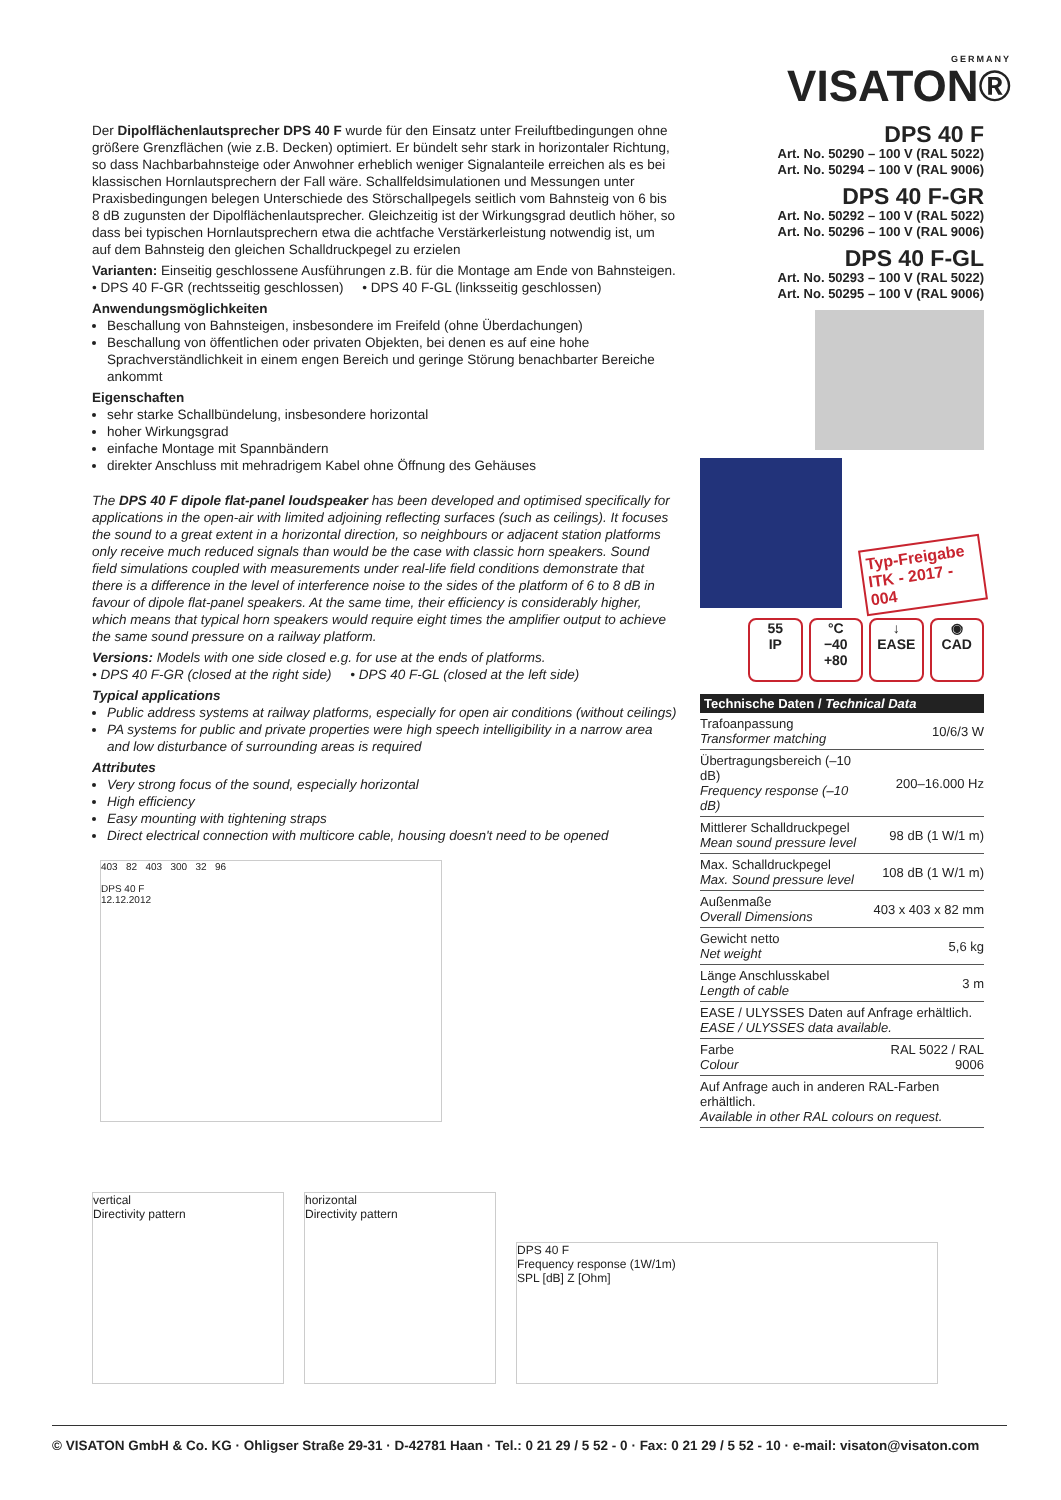GERMANY
VISATON®
Der Dipolflächenlautsprecher DPS 40 F wurde für den Einsatz unter Freiluftbedingungen ohne größere Grenzflächen (wie z.B. Decken) optimiert. Er bündelt sehr stark in horizontaler Richtung, so dass Nachbarbahnsteige oder Anwohner erheblich weniger Signalanteile erreichen als es bei klassischen Hornlautsprechern der Fall wäre. Schallfeldsimulationen und Messungen unter Praxisbedingungen belegen Unterschiede des Störschallpegels seitlich vom Bahnsteig von 6 bis 8 dB zugunsten der Dipolflächenlautsprecher. Gleichzeitig ist der Wirkungsgrad deutlich höher, so dass bei typischen Hornlautsprechern etwa die achtfache Verstärkerleistung notwendig ist, um auf dem Bahnsteig den gleichen Schalldruckpegel zu erzielen
Varianten: Einseitig geschlossene Ausführungen z.B. für die Montage am Ende von Bahnsteigen.
• DPS 40 F-GR (rechtsseitig geschlossen) • DPS 40 F-GL (linksseitig geschlossen)
Anwendungsmöglichkeiten
Beschallung von Bahnsteigen, insbesondere im Freifeld (ohne Überdachungen)
Beschallung von öffentlichen oder privaten Objekten, bei denen es auf eine hohe Sprachverständlichkeit in einem engen Bereich und geringe Störung benachbarter Bereiche ankommt
Eigenschaften
sehr starke Schallbündelung, insbesondere horizontal
hoher Wirkungsgrad
einfache Montage mit Spannbändern
direkter Anschluss mit mehradrigem Kabel ohne Öffnung des Gehäuses
The DPS 40 F dipole flat-panel loudspeaker has been developed and optimised specifically for applications in the open-air with limited adjoining reflecting surfaces (such as ceilings). It focuses the sound to a great extent in a horizontal direction, so neighbours or adjacent station platforms only receive much reduced signals than would be the case with classic horn speakers. Sound field simulations coupled with measurements under real-life field conditions demonstrate that there is a difference in the level of interference noise to the sides of the platform of 6 to 8 dB in favour of dipole flat-panel speakers. At the same time, their efficiency is considerably higher, which means that typical horn speakers would require eight times the amplifier output to achieve the same sound pressure on a railway platform.
Versions: Models with one side closed e.g. for use at the ends of platforms.
• DPS 40 F-GR (closed at the right side) • DPS 40 F-GL (closed at the left side)
Typical applications
Public address systems at railway platforms, especially for open air conditions (without ceilings)
PA systems for public and private properties were high speech intelligibility in a narrow area and low disturbance of surrounding areas is required
Attributes
Very strong focus of the sound, especially horizontal
High efficiency
Easy mounting with tightening straps
Direct electrical connection with multicore cable, housing doesn't need to be opened
403 82 403 300 32 96
DPS 40 F
12.12.2012
vertical
Directivity pattern
horizontal
Directivity pattern
DPS 40 F
Frequency response (1W/1m)
SPL [dB] Z [Ohm]
DPS 40 F
Art. No. 50290 – 100 V (RAL 5022)
Art. No. 50294 – 100 V (RAL 9006)
DPS 40 F-GR
Art. No. 50292 – 100 V (RAL 5022)
Art. No. 50296 – 100 V (RAL 9006)
DPS 40 F-GL
Art. No. 50293 – 100 V (RAL 5022)
Art. No. 50295 – 100 V (RAL 9006)
Typ-Freigabe
ITK - 2017 - 004
55
IP
°C
−40 +80
↓
EASE
◉
CAD
| Technische Daten / Technical Data | |
| --- | --- |
| Trafoanpassung Transformer matching | 10/6/3 W |
| Übertragungsbereich (–10 dB) Frequency response (–10 dB) | 200–16.000 Hz |
| Mittlerer Schalldruckpegel Mean sound pressure level | 98 dB (1 W/1 m) |
| Max. Schalldruckpegel Max. Sound pressure level | 108 dB (1 W/1 m) |
| Außenmaße Overall Dimensions | 403 x 403 x 82 mm |
| Gewicht netto Net weight | 5,6 kg |
| Länge Anschlusskabel Length of cable | 3 m |
| EASE / ULYSSES Daten auf Anfrage erhältlich. EASE / ULYSSES data available. | |
| Farbe Colour | RAL 5022 / RAL 9006 |
| Auf Anfrage auch in anderen RAL-Farben erhältlich. Available in other RAL colours on request. | |
© VISATON GmbH & Co. KG · Ohligser Straße 29-31 · D-42781 Haan · Tel.: 0 21 29 / 5 52 - 0 · Fax: 0 21 29 / 5 52 - 10 · e-mail: visaton@visaton.com